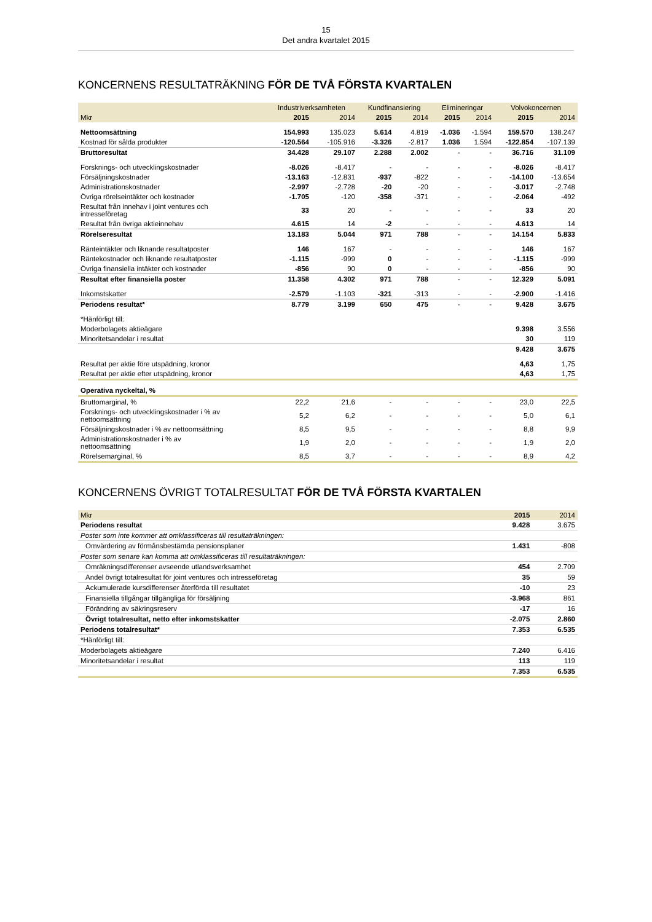15
Det andra kvartalet 2015
KONCERNENS RESULTATRÄKNING FÖR DE TVÅ FÖRSTA KVARTALEN
| | Industriverksamheten | | Kundfinansiering | | Elimineringar | | Volvokoncernen | |
| --- | --- | --- | --- | --- | --- | --- | --- | --- |
| Mkr | 2015 | 2014 | 2015 | 2014 | 2015 | 2014 | 2015 | 2014 |
| Nettoomsättning | 154.993 | 135.023 | 5.614 | 4.819 | -1.036 | -1.594 | 159.570 | 138.247 |
| Kostnad för sålda produkter | -120.564 | -105.916 | -3.326 | -2.817 | 1.036 | 1.594 | -122.854 | -107.139 |
| Bruttoresultat | 34.428 | 29.107 | 2.288 | 2.002 | - | - | 36.716 | 31.109 |
| Forsknings- och utvecklingskostnader | -8.026 | -8.417 | - | - | - | - | -8.026 | -8.417 |
| Försäljningskostnader | -13.163 | -12.831 | -937 | -822 | - | - | -14.100 | -13.654 |
| Administrationskostnader | -2.997 | -2.728 | -20 | -20 | - | - | -3.017 | -2.748 |
| Övriga rörelseintäkter och kostnader | -1.705 | -120 | -358 | -371 | - | - | -2.064 | -492 |
| Resultat från innehav i joint ventures och intresseföretag | 33 | 20 | - | - | - | - | 33 | 20 |
| Resultat från övriga aktieinnehav | 4.615 | 14 | -2 | - | - | - | 4.613 | 14 |
| Rörelseresultat | 13.183 | 5.044 | 971 | 788 | - | - | 14.154 | 5.833 |
| Ränteintäkter och liknande resultatposter | 146 | 167 | - | - | - | - | 146 | 167 |
| Räntekostnader och liknande resultatposter | -1.115 | -999 | 0 | - | - | - | -1.115 | -999 |
| Övriga finansiella intäkter och kostnader | -856 | 90 | 0 | - | - | - | -856 | 90 |
| Resultat efter finansiella poster | 11.358 | 4.302 | 971 | 788 | - | - | 12.329 | 5.091 |
| Inkomstskatter | -2.579 | -1.103 | -321 | -313 | - | - | -2.900 | -1.416 |
| Periodens resultat* | 8.779 | 3.199 | 650 | 475 | - | - | 9.428 | 3.675 |
| *Hänförligt till: | | | | | | | | |
| Moderbolagets aktieägare | | | | | | | 9.398 | 3.556 |
| Minoritetsandelar i resultat | | | | | | | 30 | 119 |
| | | | | | | | 9.428 | 3.675 |
| Resultat per aktie före utspädning, kronor | | | | | | | 4,63 | 1,75 |
| Resultat per aktie efter utspädning, kronor | | | | | | | 4,63 | 1,75 |
| Operativa nyckeltal, % | | | | | | | | |
| Bruttomarginal, % | 22,2 | 21,6 | - | - | - | - | 23,0 | 22,5 |
| Forsknings- och utvecklingskostnader i % av nettoomsättning | 5,2 | 6,2 | - | - | - | - | 5,0 | 6,1 |
| Försäljningskostnader i % av nettoomsättning | 8,5 | 9,5 | - | - | - | - | 8,8 | 9,9 |
| Administrationskostnader i % av nettoomsättning | 1,9 | 2,0 | - | - | - | - | 1,9 | 2,0 |
| Rörelsemarginal, % | 8,5 | 3,7 | - | - | - | - | 8,9 | 4,2 |
KONCERNENS ÖVRIGT TOTALRESULTAT FÖR DE TVÅ FÖRSTA KVARTALEN
| Mkr | 2015 | 2014 |
| --- | --- | --- |
| Periodens resultat | 9.428 | 3.675 |
| Poster som inte kommer att omklassificeras till resultaträkningen: | | |
| Omvärdering av förmånsbestämda pensionsplaner | 1.431 | -808 |
| Poster som senare kan komma att omklassificeras till resultaträkningen: | | |
| Omräkningsdifferenser avseende utlandsverksamhet | 454 | 2.709 |
| Andel övrigt totalresultat för joint ventures och intresseföretag | 35 | 59 |
| Ackumulerade kursdifferenser återförda till resultatet | -10 | 23 |
| Finansiella tillgångar tillgängliga för försäljning | -3.968 | 861 |
| Förändring av säkringsreserv | -17 | 16 |
| Övrigt totalresultat, netto efter inkomstskatter | -2.075 | 2.860 |
| Periodens totalresultat* | 7.353 | 6.535 |
| *Hänförligt till: | | |
| Moderbolagets aktieägare | 7.240 | 6.416 |
| Minoritetsandelar i resultat | 113 | 119 |
| | 7.353 | 6.535 |